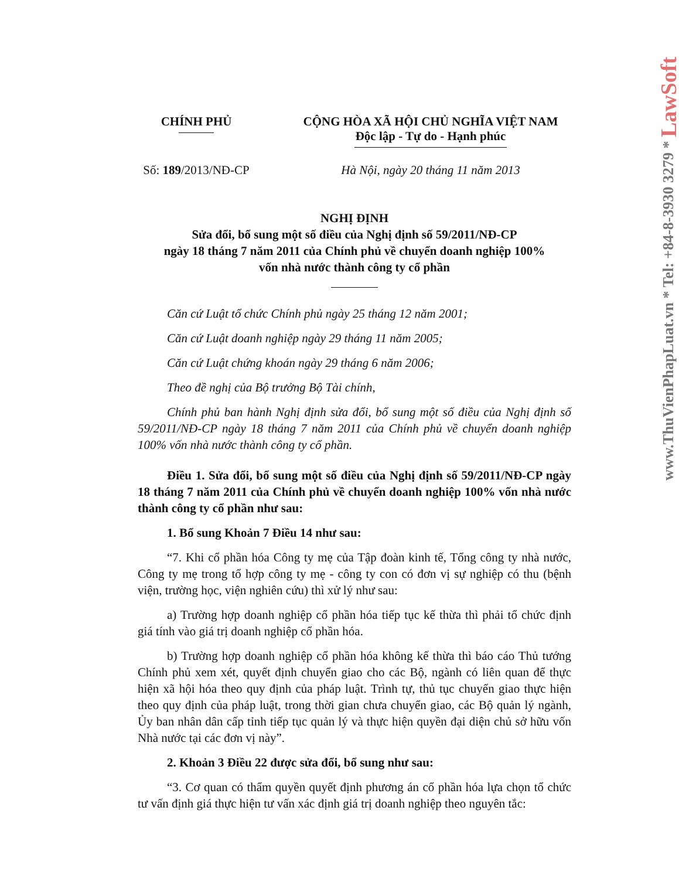www.ThuVienPhapLuat.vn * Tel: +84-8-3930 3279 * LawSoft
CHÍNH PHỦ CỘNG HÒA XÃ HỘI CHỦ NGHĨA VIỆT NAM
Độc lập - Tự do - Hạnh phúc
Số: 189/2013/NĐ-CP
Hà Nội, ngày 20 tháng 11 năm 2013
NGHỊ ĐỊNH
Sửa đổi, bổ sung một số điều của Nghị định số 59/2011/NĐ-CP
ngày 18 tháng 7 năm 2011 của Chính phủ về chuyển doanh nghiệp 100%
vốn nhà nước thành công ty cổ phần
Căn cứ Luật tổ chức Chính phủ ngày 25 tháng 12 năm 2001;
Căn cứ Luật doanh nghiệp ngày 29 tháng 11 năm 2005;
Căn cứ Luật chứng khoán ngày 29 tháng 6 năm 2006;
Theo đề nghị của Bộ trưởng Bộ Tài chính,
Chính phủ ban hành Nghị định sửa đổi, bổ sung một số điều của Nghị định số 59/2011/NĐ-CP ngày 18 tháng 7 năm 2011 của Chính phủ về chuyển doanh nghiệp 100% vốn nhà nước thành công ty cổ phần.
Điều 1. Sửa đổi, bổ sung một số điều của Nghị định số 59/2011/NĐ-CP ngày 18 tháng 7 năm 2011 của Chính phủ về chuyển doanh nghiệp 100% vốn nhà nước thành công ty cổ phần như sau:
1. Bổ sung Khoản 7 Điều 14 như sau:
“7. Khi cổ phần hóa Công ty mẹ của Tập đoàn kinh tế, Tổng công ty nhà nước, Công ty mẹ trong tổ hợp công ty mẹ - công ty con có đơn vị sự nghiệp có thu (bệnh viện, trường học, viện nghiên cứu) thì xử lý như sau:
a) Trường hợp doanh nghiệp cổ phần hóa tiếp tục kế thừa thì phải tổ chức định giá tính vào giá trị doanh nghiệp cổ phần hóa.
b) Trường hợp doanh nghiệp cổ phần hóa không kế thừa thì báo cáo Thủ tướng Chính phủ xem xét, quyết định chuyển giao cho các Bộ, ngành có liên quan để thực hiện xã hội hóa theo quy định của pháp luật. Trình tự, thủ tục chuyển giao thực hiện theo quy định của pháp luật, trong thời gian chưa chuyển giao, các Bộ quản lý ngành, Ủy ban nhân dân cấp tỉnh tiếp tục quản lý và thực hiện quyền đại diện chủ sở hữu vốn Nhà nước tại các đơn vị này”.
2. Khoản 3 Điều 22 được sửa đổi, bổ sung như sau:
“3. Cơ quan có thẩm quyền quyết định phương án cổ phần hóa lựa chọn tổ chức tư vấn định giá thực hiện tư vấn xác định giá trị doanh nghiệp theo nguyên tắc: